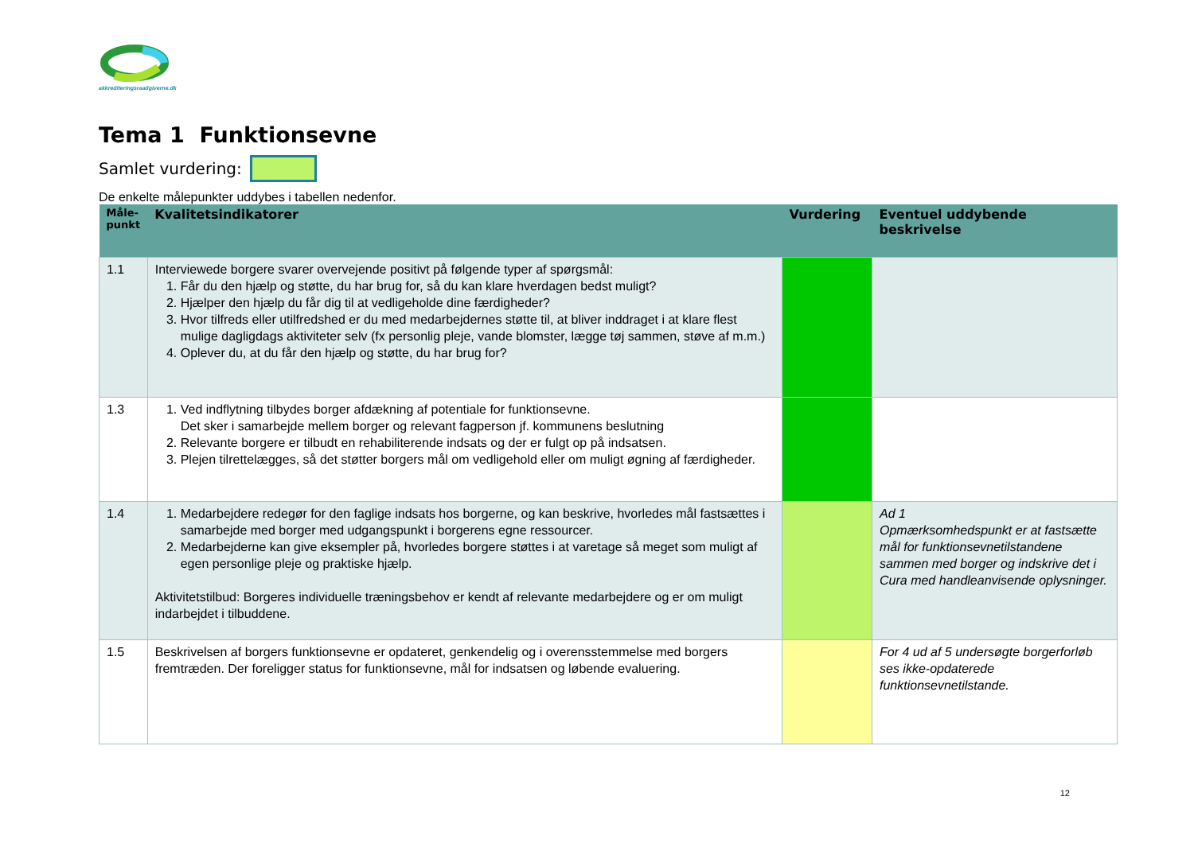akkrediteringsraadgiverne.dk
Tema 1 Funktionsevne
Samlet vurdering:
De enkelte målepunkter uddybes i tabellen nedenfor.
| Måle- punkt | Kvalitetsindikatorer | Vurdering | Eventuel uddybende beskrivelse |
| --- | --- | --- | --- |
| 1.1 | Interviewede borgere svarer overvejende positivt på følgende typer af spørgsmål: 1. Får du den hjælp og støtte, du har brug for, så du kan klare hverdagen bedst muligt? 2. Hjælper den hjælp du får dig til at vedligeholde dine færdigheder? 3. Hvor tilfreds eller utilfredshed er du med medarbejdernes støtte til, at bliver inddraget i at klare flest mulige dagligdags aktiviteter selv (fx personlig pleje, vande blomster, lægge tøj sammen, støve af m.m.) 4. Oplever du, at du får den hjælp og støtte, du har brug for? | | |
| 1.3 | 1. Ved indflytning tilbydes borger afdækning af potentiale for funktionsevne. Det sker i samarbejde mellem borger og relevant fagperson jf. kommunens beslutning 2. Relevante borgere er tilbudt en rehabiliterende indsats og der er fulgt op på indsatsen. 3. Plejen tilrettelægges, så det støtter borgers mål om vedligehold eller om muligt øgning af færdigheder. | | |
| 1.4 | 1. Medarbejdere redegør for den faglige indsats hos borgerne, og kan beskrive, hvorledes mål fastsættes i samarbejde med borger med udgangspunkt i borgerens egne ressourcer. 2. Medarbejderne kan give eksempler på, hvorledes borgere støttes i at varetage så meget som muligt af egen personlige pleje og praktiske hjælp. Aktivitetstilbud: Borgeres individuelle træningsbehov er kendt af relevante medarbejdere og er om muligt indarbejdet i tilbuddene. | | Ad 1 Opmærksomhedspunkt er at fastsætte mål for funktionsevnetilstandene sammen med borger og indskrive det i Cura med handleanvisende oplysninger. |
| 1.5 | Beskrivelsen af borgers funktionsevne er opdateret, genkendelig og i overensstemmelse med borgers fremtræden. Der foreligger status for funktionsevne, mål for indsatsen og løbende evaluering. | | For 4 ud af 5 undersøgte borgerforløb ses ikke-opdaterede funktionsevnetilstande. |
12